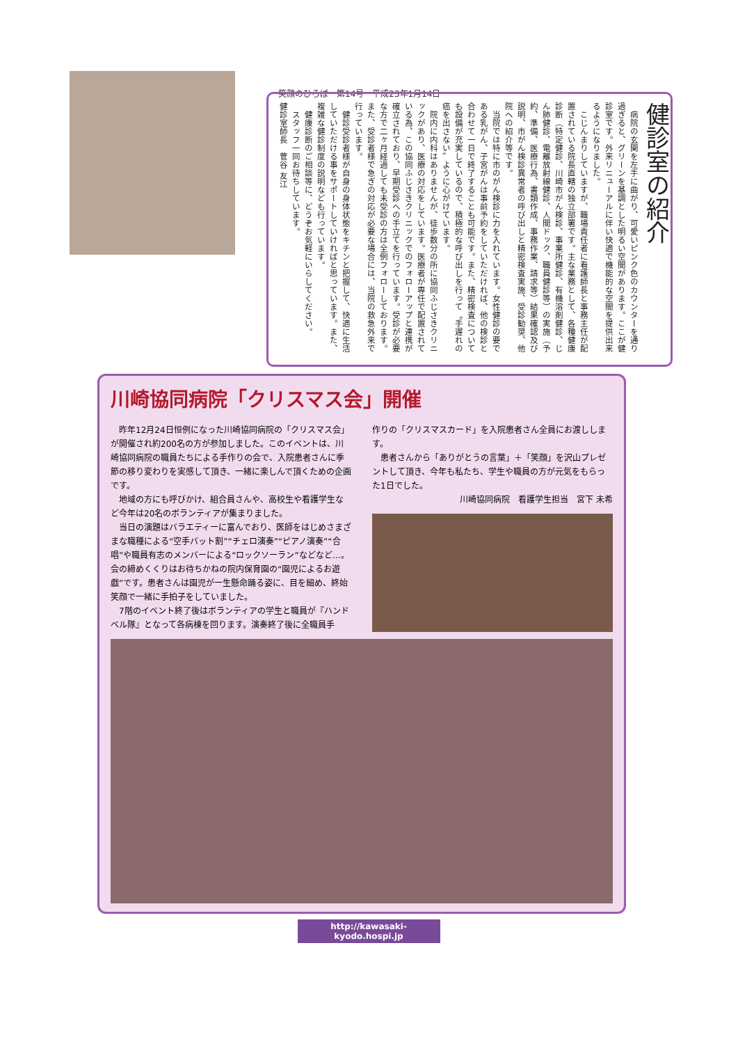笑顔のひろば　第14号　平成23年1月14日
健診室の紹介
　病院の玄関を左手に曲がり、可愛いピンク色のカウンターを通り過ぎると、グリーンを基調とした明るい空間があります。ここが健診室です。外来リニューアルに伴い快適で機能的な空間を提供出来るようになりました。
　こじんまりしていますが、職場責任者に看護師長と事務主任が配置されている院長直轄の独立部署です。主な業務として、各種健康診断（特定健診、川崎市がん検診、事業所健診、有機溶剤健診、じん肺健診、電離放射線健診、人間ドック、職員健診等）の実施（予約、準備、医療行為、書類作成、事務作業、請求等）結果確認及び説明、市がん検診異常者の呼び出しと精密検査実施、受診勧奨、他院への紹介等です。
　当院では特に市のがん検診に力を入れています。女性健診の要である乳がん、子宮がんは事前予約をしていただければ、他の検診と合わせて一日で終了することも可能です。また、精密検査についても設備が充実しているので、積極的な呼び出しを行って〝手遅れの癌を出さない〟ように心がけています。
　院内に内科はありませんが、徒歩数分の所に協同ふじさきクリニックがあり、医療の対応をしています。医療者が専任で配置されている為、この協同ふじさきクリニックでのフォローアップと連携が確立されており、早期受診への手立てを行っています。受診が必要な方で二ヶ月経過しても未受診の方は全例フォローしております。また、受診者様で急ぎの対応が必要な場合には、当院の救急外来で行っています。
　健診受診者様が自身の身体状態をキチンと把握して、快適に生活していただける事をサポートしていければと思っています。また、複雑な健診制度の説明なども行っています。
　健康診断のご相談等に、どうぞお気軽にいらしてください。
　スタッフ一同お待ちしています。
健診室師長　菅谷 友江
川崎協同病院「クリスマス会」開催
昨年12月24日恒例になった川崎協同病院の「クリスマス会」が開催され約200名の方が参加しました。このイベントは、川崎協同病院の職員たちによる手作りの会で、入院患者さんに季節の移り変わりを実感して頂き、一緒に楽しんで頂くための企画です。
地域の方にも呼びかけ、組合員さんや、高校生や看護学生など今年は20名のボランティアが集まりました。
当日の演題はバラエティーに富んでおり、医師をはじめさまざまな職種による“空手バット割”“チェロ演奏”“ピアノ演奏”“合唱”や職員有志のメンバーによる“ロックソーラン”などなど…。会の締めくくりはお待ちかねの院内保育園の“園児によるお遊戯”です。患者さんは園児が一生懸命踊る姿に、目を細め、終始笑顔で一緒に手拍子をしていました。
7階のイベント終了後はボランティアの学生と職員が『ハンドベル隊』となって各病棟を回ります。演奏終了後に全職員手
作りの「クリスマスカード」を入院患者さん全員にお渡しします。
患者さんから「ありがとうの言葉」＋「笑顔」を沢山プレゼントして頂き、今年も私たち、学生や職員の方が元気をもらった1日でした。
川崎協同病院　看護学生担当　宮下 未希
http://kawasaki-kyodo.hospi.jp